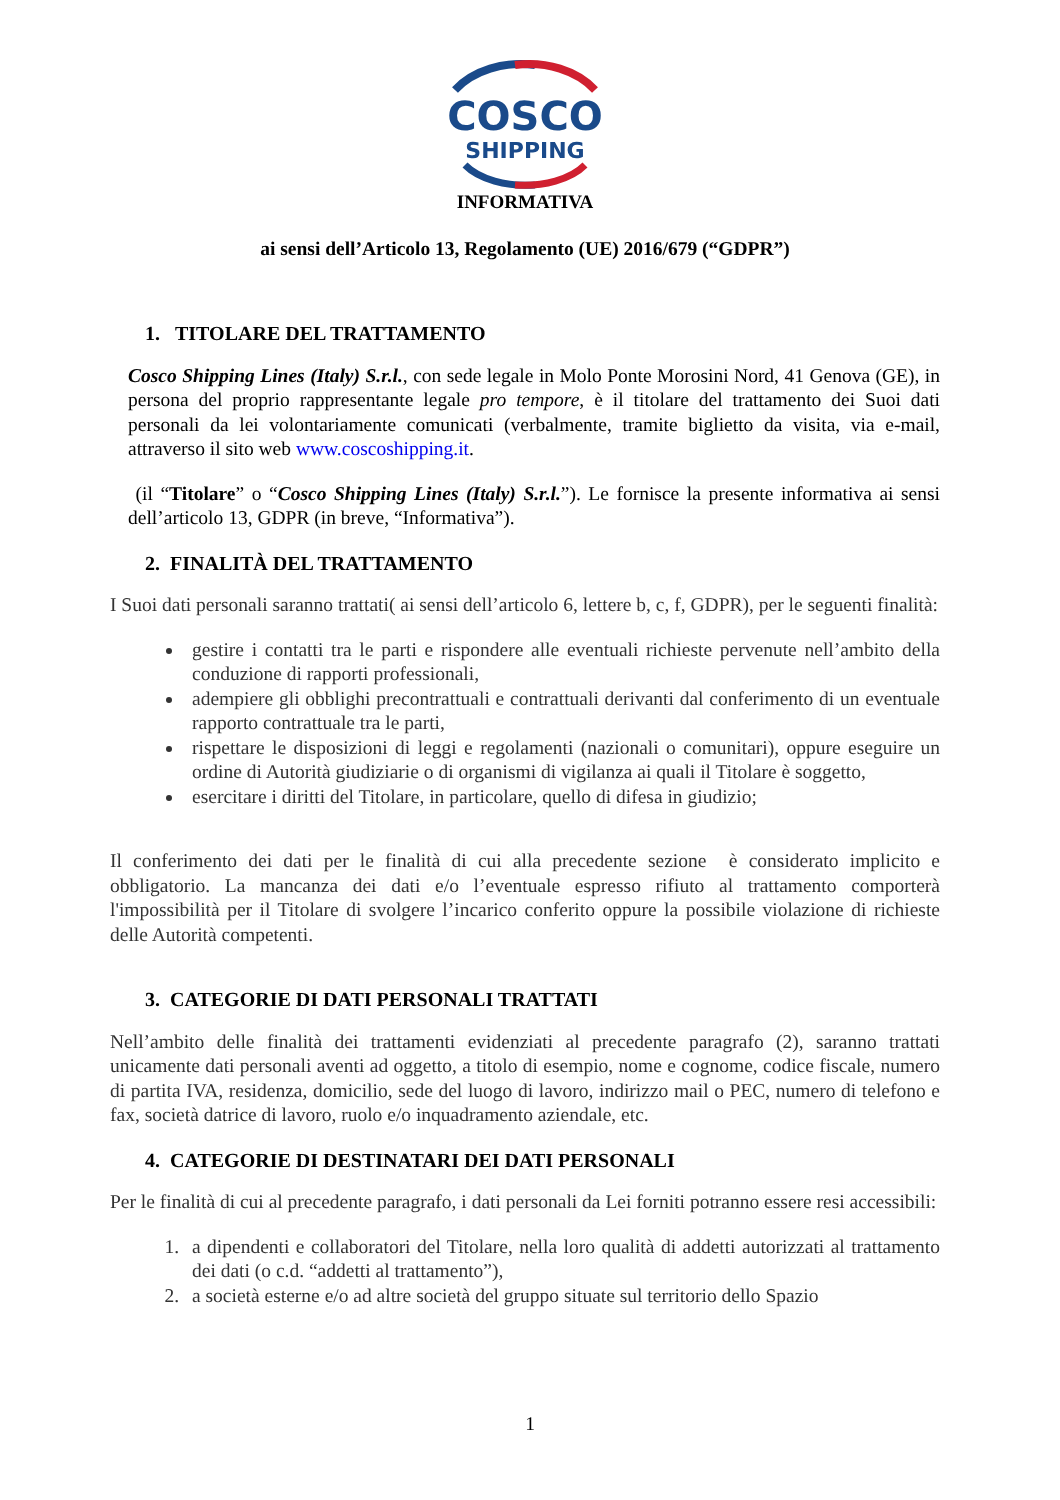COSCO
SHIPPING
INFORMATIVA
ai sensi dell’Articolo 13, Regolamento (UE) 2016/679 (“GDPR”)
1. TITOLARE DEL TRATTAMENTO
Cosco Shipping Lines (Italy) S.r.l., con sede legale in Molo Ponte Morosini Nord, 41 Genova (GE), in persona del proprio rappresentante legale pro tempore, è il titolare del trattamento dei Suoi dati personali da lei volontariamente comunicati (verbalmente, tramite biglietto da visita, via e-mail, attraverso il sito web www.coscoshipping.it.
(il “Titolare” o “Cosco Shipping Lines (Italy) S.r.l.”). Le fornisce la presente informativa ai sensi dell’articolo 13, GDPR (in breve, “Informativa”).
2. FINALITÀ DEL TRATTAMENTO
I Suoi dati personali saranno trattati( ai sensi dell’articolo 6, lettere b, c, f, GDPR), per le seguenti finalità:
gestire i contatti tra le parti e rispondere alle eventuali richieste pervenute nell’ambito della conduzione di rapporti professionali,
adempiere gli obblighi precontrattuali e contrattuali derivanti dal conferimento di un eventuale rapporto contrattuale tra le parti,
rispettare le disposizioni di leggi e regolamenti (nazionali o comunitari), oppure eseguire un ordine di Autorità giudiziarie o di organismi di vigilanza ai quali il Titolare è soggetto,
esercitare i diritti del Titolare, in particolare, quello di difesa in giudizio;
Il conferimento dei dati per le finalità di cui alla precedente sezione è considerato implicito e obbligatorio. La mancanza dei dati e/o l’eventuale espresso rifiuto al trattamento comporterà l'impossibilità per il Titolare di svolgere l’incarico conferito oppure la possibile violazione di richieste delle Autorità competenti.
3. CATEGORIE DI DATI PERSONALI TRATTATI
Nell’ambito delle finalità dei trattamenti evidenziati al precedente paragrafo (2), saranno trattati unicamente dati personali aventi ad oggetto, a titolo di esempio, nome e cognome, codice fiscale, numero di partita IVA, residenza, domicilio, sede del luogo di lavoro, indirizzo mail o PEC, numero di telefono e fax, società datrice di lavoro, ruolo e/o inquadramento aziendale, etc.
4. CATEGORIE DI DESTINATARI DEI DATI PERSONALI
Per le finalità di cui al precedente paragrafo, i dati personali da Lei forniti potranno essere resi accessibili:
1. a dipendenti e collaboratori del Titolare, nella loro qualità di addetti autorizzati al trattamento dei dati (o c.d. “addetti al trattamento”),
2. a società esterne e/o ad altre società del gruppo situate sul territorio dello Spazio
1